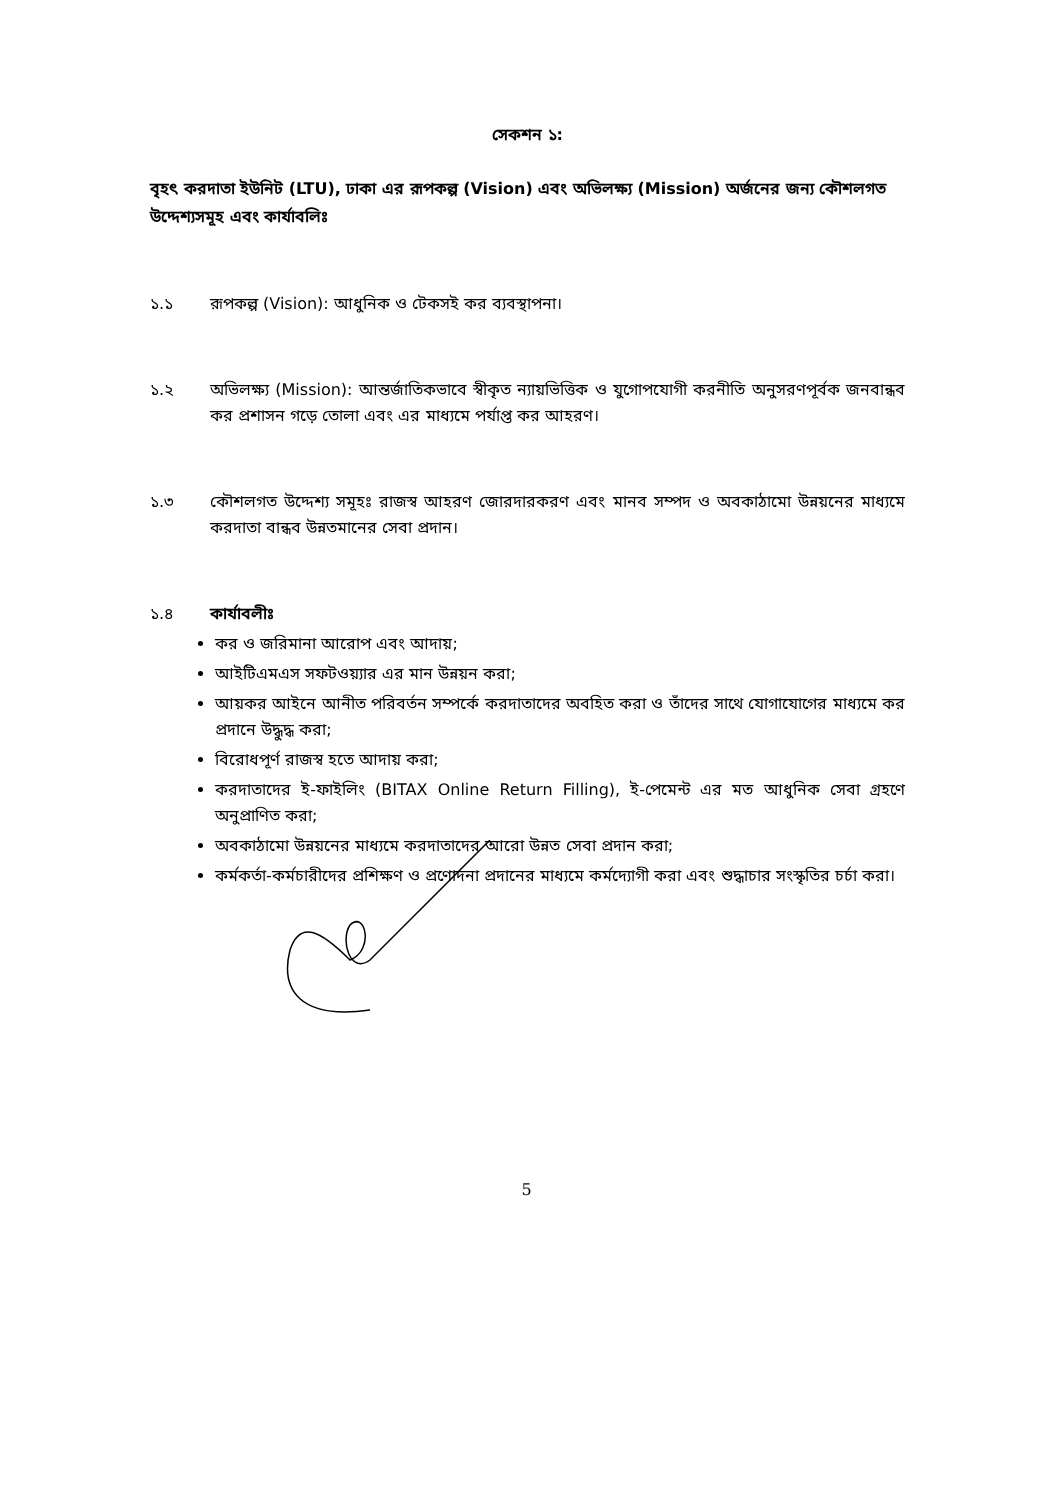সেকশন ১:
বৃহৎ করদাতা ইউনিট (LTU), ঢাকা এর রূপকল্প (Vision) এবং অভিলক্ষ্য (Mission) অর্জনের জন্য কৌশলগত উদ্দেশ্যসমূহ এবং কার্যাবলিঃ
১.১ রূপকল্প (Vision): আধুনিক ও টেকসই কর ব্যবস্থাপনা।
১.২ অভিলক্ষ্য (Mission): আন্তর্জাতিকভাবে স্বীকৃত ন্যায়ভিত্তিক ও যুগোপযোগী করনীতি অনুসরণপূর্বক জনবান্ধব কর প্রশাসন গড়ে তোলা এবং এর মাধ্যমে পর্যাপ্ত কর আহরণ।
১.৩ কৌশলগত উদ্দেশ্য সমূহঃ রাজস্ব আহরণ জোরদারকরণ এবং মানব সম্পদ ও অবকাঠামো উন্নয়নের মাধ্যমে করদাতা বান্ধব উন্নতমানের সেবা প্রদান।
১.৪ কার্যাবলীঃ
কর ও জরিমানা আরোপ এবং আদায়;
আইটিএমএস সফটওয়্যার এর মান উন্নয়ন করা;
আয়কর আইনে আনীত পরিবর্তন সম্পর্কে করদাতাদের অবহিত করা ও তাঁদের সাথে যোগাযোগের মাধ্যমে কর প্রদানে উদ্ধুদ্ধ করা;
বিরোধপূর্ণ রাজস্ব হতে আদায় করা;
করদাতাদের ই-ফাইলিং (BITAX Online Return Filling), ই-পেমেন্ট এর মত আধুনিক সেবা গ্রহণে অনুপ্রাণিত করা;
অবকাঠামো উন্নয়নের মাধ্যমে করদাতাদের আরো উন্নত সেবা প্রদান করা;
কর্মকর্তা-কর্মচারীদের প্রশিক্ষণ ও প্রণোদনা প্রদানের মাধ্যমে কর্মদ্যোগী করা এবং শুদ্ধাচার সংস্কৃতির চর্চা করা।
5